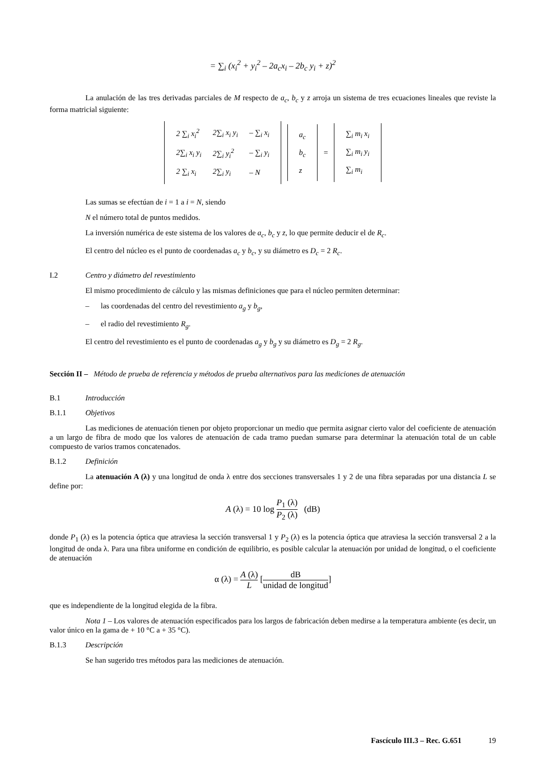= ∑<sub>i</sub> (x<sub>i</sub><sup>2</sup> + y<sub>i</sub><sup>2</sup> – 2a<sub>c</sub>x<sub>i</sub> – 2b<sub>c</sub> y<sub>i</sub> + z)<sup>2</sup>
La anulación de las tres derivadas parciales de M respecto de a<sub>c</sub>, b<sub>c</sub> y z arroja un sistema de tres ecuaciones lineales que reviste la forma matricial siguiente:
| 2 ∑<sub>i</sub> x<sub>i</sub><sup>2</sup> | 2∑<sub>i</sub> x<sub>i</sub> y<sub>i</sub> | – ∑<sub>i</sub> x<sub>i</sub> |
| 2∑<sub>i</sub> x<sub>i</sub> y<sub>i</sub> | 2∑<sub>i</sub> y<sub>i</sub><sup>2</sup> | – ∑<sub>i</sub> y<sub>i</sub> |
| 2 ∑<sub>i</sub> x<sub>i</sub> | 2∑<sub>i</sub> y<sub>i</sub> | – N |
| a<sub>c</sub> |
| b<sub>c</sub> |
| z |
=
| ∑<sub>i</sub> m<sub>i</sub> x<sub>i</sub> |
| ∑<sub>i</sub> m<sub>i</sub> y<sub>i</sub> |
| ∑<sub>i</sub> m<sub>i</sub> |
Las sumas se efectúan de i = 1 a i = N, siendo
N el número total de puntos medidos.
La inversión numérica de este sistema de los valores de a<sub>c</sub>, b<sub>c</sub> y z, lo que permite deducir el de R<sub>c</sub>.
El centro del núcleo es el punto de coordenadas a<sub>c</sub> y b<sub>c</sub>, y su diámetro es D<sub>c</sub> = 2 R<sub>c</sub>.
I.2 Centro y diámetro del revestimiento
El mismo procedimiento de cálculo y las mismas definiciones que para el núcleo permiten determinar:
– las coordenadas del centro del revestimiento a<sub>g</sub> y b<sub>g</sub>,
– el radio del revestimiento R<sub>g</sub>.
El centro del revestimiento es el punto de coordenadas a<sub>g</sub> y b<sub>g</sub> y su diámetro es D<sub>g</sub> = 2 R<sub>g</sub>.
Sección II – Método de prueba de referencia y métodos de prueba alternativos para las mediciones de atenuación
B.1 Introducción
B.1.1 Objetivos
Las mediciones de atenuación tienen por objeto proporcionar un medio que permita asignar cierto valor del coeficiente de atenuación a un largo de fibra de modo que los valores de atenuación de cada tramo puedan sumarse para determinar la atenuación total de un cable compuesto de varios tramos concatenados.
B.1.2 Definición
La atenuación A (λ) y una longitud de onda λ entre dos secciones transversales 1 y 2 de una fibra separadas por una distancia L se define por:
A (λ) = 10 log P<sub>1</sub> (λ) P<sub>2</sub> (λ) (dB)
donde P<sub>1</sub> (λ) es la potencia óptica que atraviesa la sección transversal 1 y P<sub>2</sub> (λ) es la potencia óptica que atraviesa la sección transversal 2 a la longitud de onda λ. Para una fibra uniforme en condición de equilibrio, es posible calcular la atenuación por unidad de longitud, o el coeficiente de atenuación
α (λ) = A (λ) L [dB unidad de longitud]
que es independiente de la longitud elegida de la fibra.
Nota 1 – Los valores de atenuación especificados para los largos de fabricación deben medirse a la temperatura ambiente (es decir, un valor único en la gama de + 10 °C a + 35 °C).
B.1.3 Descripción
Se han sugerido tres métodos para las mediciones de atenuación.
Fascículo III.3 – Rec. G.651 19